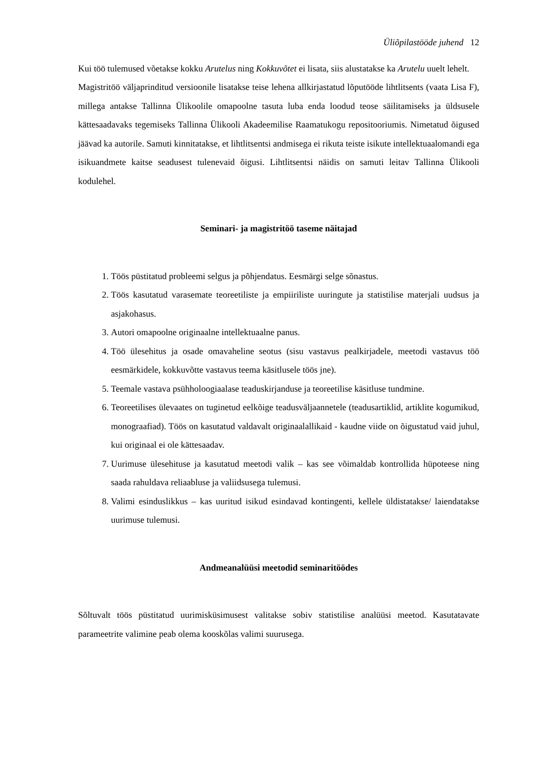Üliõpilastööde juhend 12
Kui töö tulemused võetakse kokku Arutelus ning Kokkuvõtet ei lisata, siis alustatakse ka Arutelu uuelt lehelt.
Magistritöö väljaprinditud versioonile lisatakse teise lehena allkirjastatud lõputööde lihtlitsents (vaata Lisa F), millega antakse Tallinna Ülikoolile omapoolne tasuta luba enda loodud teose säilitamiseks ja üldsusele kättesaadavaks tegemiseks Tallinna Ülikooli Akadeemilise Raamatukogu repositooriumis. Nimetatud õigused jäävad ka autorile. Samuti kinnitatakse, et lihtlitsentsi andmisega ei rikuta teiste isikute intellektuaalomandi ega isikuandmete kaitse seadusest tulenevaid õigusi. Lihtlitsentsi näidis on samuti leitav Tallinna Ülikooli kodulehel.
Seminari- ja magistritöö taseme näitajad
1. Töös püstitatud probleemi selgus ja põhjendatus. Eesmärgi selge sõnastus.
2. Töös kasutatud varasemate teoreetiliste ja empiiriliste uuringute ja statistilise materjali uudsus ja asjakohasus.
3. Autori omapoolne originaalne intellektuaalne panus.
4. Töö ülesehitus ja osade omavaheline seotus (sisu vastavus pealkirjadele, meetodi vastavus töö eesmärkidele, kokkuvõtte vastavus teema käsitlusele töös jne).
5. Teemale vastava psühholoogiaalase teaduskirjanduse ja teoreetilise käsitluse tundmine.
6. Teoreetilises ülevaates on tuginetud eelkõige teadusväljaannetele (teadusartiklid, artiklite kogumikud, monograafiad). Töös on kasutatud valdavalt originaalallikaid - kaudne viide on õigustatud vaid juhul, kui originaal ei ole kättesaadav.
7. Uurimuse ülesehituse ja kasutatud meetodi valik – kas see võimaldab kontrollida hüpoteese ning saada rahuldava reliaabluse ja valiidsusega tulemusi.
8. Valimi esinduslikkus – kas uuritud isikud esindavad kontingenti, kellele üldistatakse/ laiendatakse uurimuse tulemusi.
Andmeanalüüsi meetodid seminaritöödes
Sõltuvalt töös püstitatud uurimisküsimusest valitakse sobiv statistilise analüüsi meetod. Kasutatavate parameetrite valimine peab olema kooskõlas valimi suurusega.